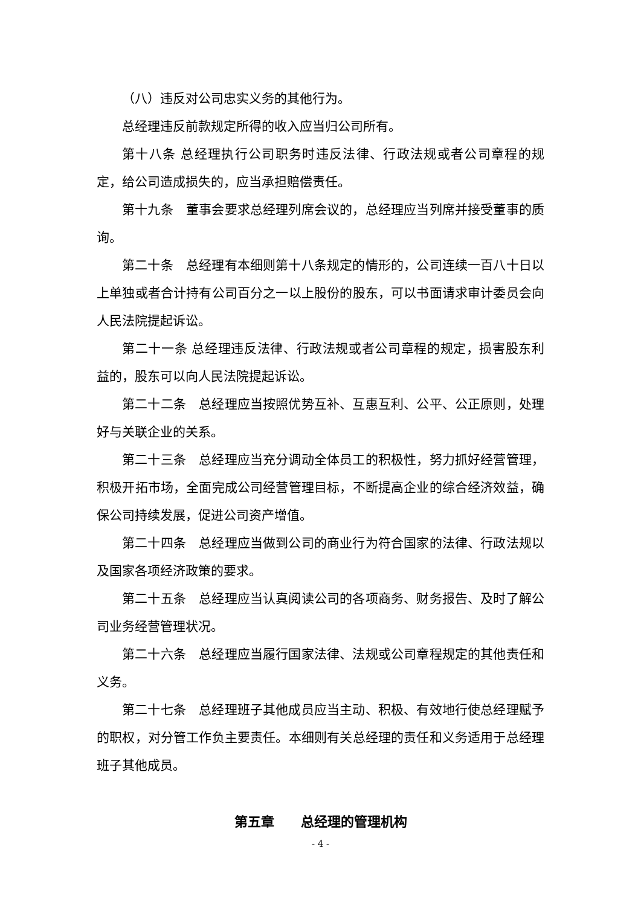（八）违反对公司忠实义务的其他行为。
总经理违反前款规定所得的收入应当归公司所有。
第十八条 总经理执行公司职务时违反法律、行政法规或者公司章程的规定，给公司造成损失的，应当承担赔偿责任。
第十九条　董事会要求总经理列席会议的，总经理应当列席并接受董事的质询。
第二十条　总经理有本细则第十八条规定的情形的，公司连续一百八十日以上单独或者合计持有公司百分之一以上股份的股东，可以书面请求审计委员会向人民法院提起诉讼。
第二十一条 总经理违反法律、行政法规或者公司章程的规定，损害股东利益的，股东可以向人民法院提起诉讼。
第二十二条　总经理应当按照优势互补、互惠互利、公平、公正原则，处理好与关联企业的关系。
第二十三条　总经理应当充分调动全体员工的积极性，努力抓好经营管理，积极开拓市场，全面完成公司经营管理目标，不断提高企业的综合经济效益，确保公司持续发展，促进公司资产增值。
第二十四条　总经理应当做到公司的商业行为符合国家的法律、行政法规以及国家各项经济政策的要求。
第二十五条　总经理应当认真阅读公司的各项商务、财务报告、及时了解公司业务经营管理状况。
第二十六条　总经理应当履行国家法律、法规或公司章程规定的其他责任和义务。
第二十七条　总经理班子其他成员应当主动、积极、有效地行使总经理赋予的职权，对分管工作负主要责任。本细则有关总经理的责任和义务适用于总经理班子其他成员。
第五章　　总经理的管理机构
- 4 -